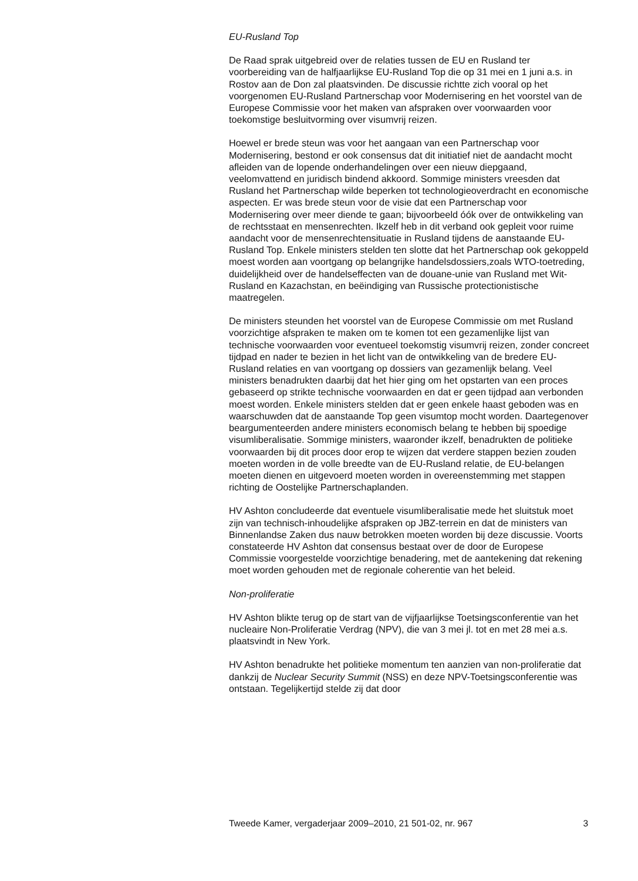EU-Rusland Top
De Raad sprak uitgebreid over de relaties tussen de EU en Rusland ter voorbereiding van de halfjaarlijkse EU-Rusland Top die op 31 mei en 1 juni a.s. in Rostov aan de Don zal plaatsvinden. De discussie richtte zich vooral op het voorgenomen EU-Rusland Partnerschap voor Modernisering en het voorstel van de Europese Commissie voor het maken van afspraken over voorwaarden voor toekomstige besluitvorming over visumvrij reizen.
Hoewel er brede steun was voor het aangaan van een Partnerschap voor Modernisering, bestond er ook consensus dat dit initiatief niet de aandacht mocht afleiden van de lopende onderhandelingen over een nieuw diepgaand, veelomvattend en juridisch bindend akkoord. Sommige ministers vreesden dat Rusland het Partnerschap wilde beperken tot technologieoverdracht en economische aspecten. Er was brede steun voor de visie dat een Partnerschap voor Modernisering over meer diende te gaan; bijvoorbeeld óók over de ontwikkeling van de rechtsstaat en mensenrechten. Ikzelf heb in dit verband ook gepleit voor ruime aandacht voor de mensenrechtensituatie in Rusland tijdens de aanstaande EU-Rusland Top. Enkele ministers stelden ten slotte dat het Partnerschap ook gekoppeld moest worden aan voortgang op belangrijke handelsdossiers,zoals WTO-toetreding, duidelijkheid over de handelseffecten van de douane-unie van Rusland met Wit-Rusland en Kazachstan, en beëindiging van Russische protectionistische maatregelen.
De ministers steunden het voorstel van de Europese Commissie om met Rusland voorzichtige afspraken te maken om te komen tot een gezamenlijke lijst van technische voorwaarden voor eventueel toekomstig visumvrij reizen, zonder concreet tijdpad en nader te bezien in het licht van de ontwikkeling van de bredere EU-Rusland relaties en van voortgang op dossiers van gezamenlijk belang. Veel ministers benadrukten daarbij dat het hier ging om het opstarten van een proces gebaseerd op strikte technische voorwaarden en dat er geen tijdpad aan verbonden moest worden. Enkele ministers stelden dat er geen enkele haast geboden was en waarschuwden dat de aanstaande Top geen visumtop mocht worden. Daartegenover beargumenteerden andere ministers economisch belang te hebben bij spoedige visumliberalisatie. Sommige ministers, waaronder ikzelf, benadrukten de politieke voorwaarden bij dit proces door erop te wijzen dat verdere stappen bezien zouden moeten worden in de volle breedte van de EU-Rusland relatie, de EU-belangen moeten dienen en uitgevoerd moeten worden in overeenstemming met stappen richting de Oostelijke Partnerschaplanden.
HV Ashton concludeerde dat eventuele visumliberalisatie mede het sluitstuk moet zijn van technisch-inhoudelijke afspraken op JBZ-terrein en dat de ministers van Binnenlandse Zaken dus nauw betrokken moeten worden bij deze discussie. Voorts constateerde HV Ashton dat consensus bestaat over de door de Europese Commissie voorgestelde voorzichtige benadering, met de aantekening dat rekening moet worden gehouden met de regionale coherentie van het beleid.
Non-proliferatie
HV Ashton blikte terug op de start van de vijfjaarlijkse Toetsingsconferentie van het nucleaire Non-Proliferatie Verdrag (NPV), die van 3 mei jl. tot en met 28 mei a.s. plaatsvindt in New York.
HV Ashton benadrukte het politieke momentum ten aanzien van non-proliferatie dat dankzij de Nuclear Security Summit (NSS) en deze NPV-Toetsingsconferentie was ontstaan. Tegelijkertijd stelde zij dat door
Tweede Kamer, vergaderjaar 2009–2010, 21 501-02, nr. 967 3